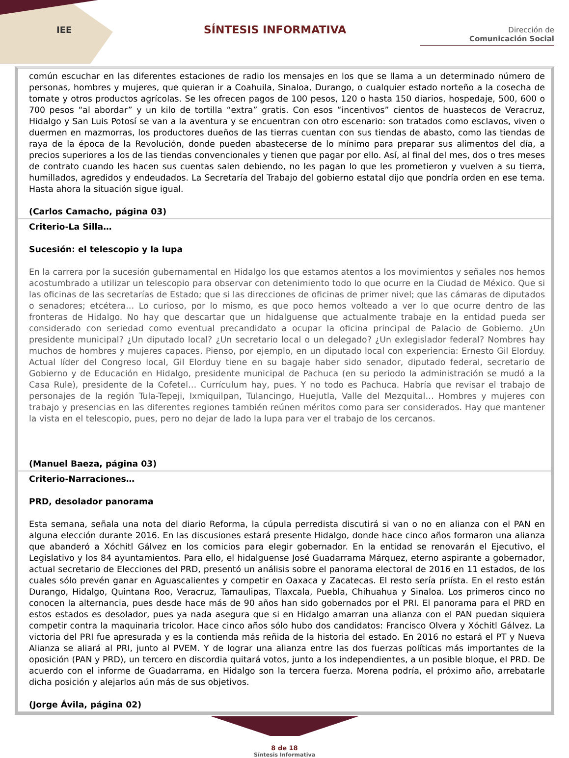IEE SÍNTESIS INFORMATIVA
Dirección de
Comunicación Social
común escuchar en las diferentes estaciones de radio los mensajes en los que se llama a un determinado número de personas, hombres y mujeres, que quieran ir a Coahuila, Sinaloa, Durango, o cualquier estado norteño a la cosecha de tomate y otros productos agrícolas. Se les ofrecen pagos de 100 pesos, 120 o hasta 150 diarios, hospedaje, 500, 600 o 700 pesos “al abordar” y un kilo de tortilla “extra” gratis. Con esos “incentivos” cientos de huastecos de Veracruz, Hidalgo y San Luis Potosí se van a la aventura y se encuentran con otro escenario: son tratados como esclavos, viven o duermen en mazmorras, los productores dueños de las tierras cuentan con sus tiendas de abasto, como las tiendas de raya de la época de la Revolución, donde pueden abastecerse de lo mínimo para preparar sus alimentos del día, a precios superiores a los de las tiendas convencionales y tienen que pagar por ello. Así, al final del mes, dos o tres meses de contrato cuando les hacen sus cuentas salen debiendo, no les pagan lo que les prometieron y vuelven a su tierra, humillados, agredidos y endeudados. La Secretaría del Trabajo del gobierno estatal dijo que pondría orden en ese tema. Hasta ahora la situación sigue igual.
(Carlos Camacho, página 03)
Criterio-La Silla…
Sucesión: el telescopio y la lupa
En la carrera por la sucesión gubernamental en Hidalgo los que estamos atentos a los movimientos y señales nos hemos acostumbrado a utilizar un telescopio para observar con detenimiento todo lo que ocurre en la Ciudad de México. Que si las oficinas de las secretarías de Estado; que si las direcciones de oficinas de primer nivel; que las cámaras de diputados o senadores; etcétera… Lo curioso, por lo mismo, es que poco hemos volteado a ver lo que ocurre dentro de las fronteras de Hidalgo. No hay que descartar que un hidalguense que actualmente trabaje en la entidad pueda ser considerado con seriedad como eventual precandidato a ocupar la oficina principal de Palacio de Gobierno. ¿Un presidente municipal? ¿Un diputado local? ¿Un secretario local o un delegado? ¿Un exlegislador federal? Nombres hay muchos de hombres y mujeres capaces. Pienso, por ejemplo, en un diputado local con experiencia: Ernesto Gil Elorduy. Actual líder del Congreso local, Gil Elorduy tiene en su bagaje haber sido senador, diputado federal, secretario de Gobierno y de Educación en Hidalgo, presidente municipal de Pachuca (en su periodo la administración se mudó a la Casa Rule), presidente de la Cofetel… Currículum hay, pues. Y no todo es Pachuca. Habría que revisar el trabajo de personajes de la región Tula-Tepeji, Ixmiquilpan, Tulancingo, Huejutla, Valle del Mezquital… Hombres y mujeres con trabajo y presencias en las diferentes regiones también reúnen méritos como para ser considerados. Hay que mantener la vista en el telescopio, pues, pero no dejar de lado la lupa para ver el trabajo de los cercanos.
(Manuel Baeza, página 03)
Criterio-Narraciones…
PRD, desolador panorama
Esta semana, señala una nota del diario Reforma, la cúpula perredista discutirá si van o no en alianza con el PAN en alguna elección durante 2016. En las discusiones estará presente Hidalgo, donde hace cinco años formaron una alianza que abanderó a Xóchitl Gálvez en los comicios para elegir gobernador. En la entidad se renovarán el Ejecutivo, el Legislativo y los 84 ayuntamientos. Para ello, el hidalguense José Guadarrama Márquez, eterno aspirante a gobernador, actual secretario de Elecciones del PRD, presentó un análisis sobre el panorama electoral de 2016 en 11 estados, de los cuales sólo prevén ganar en Aguascalientes y competir en Oaxaca y Zacatecas. El resto sería priísta. En el resto están Durango, Hidalgo, Quintana Roo, Veracruz, Tamaulipas, Tlaxcala, Puebla, Chihuahua y Sinaloa. Los primeros cinco no conocen la alternancia, pues desde hace más de 90 años han sido gobernados por el PRI. El panorama para el PRD en estos estados es desolador, pues ya nada asegura que si en Hidalgo amarran una alianza con el PAN puedan siquiera competir contra la maquinaria tricolor. Hace cinco años sólo hubo dos candidatos: Francisco Olvera y Xóchitl Gálvez. La victoria del PRI fue apresurada y es la contienda más reñida de la historia del estado. En 2016 no estará el PT y Nueva Alianza se aliará al PRI, junto al PVEM. Y de lograr una alianza entre las dos fuerzas políticas más importantes de la oposición (PAN y PRD), un tercero en discordia quitará votos, junto a los independientes, a un posible bloque, el PRD. De acuerdo con el informe de Guadarrama, en Hidalgo son la tercera fuerza. Morena podría, el próximo año, arrebatarle dicha posición y alejarlos aún más de sus objetivos.
(Jorge Ávila, página 02)
8 de 18
Síntesis Informativa